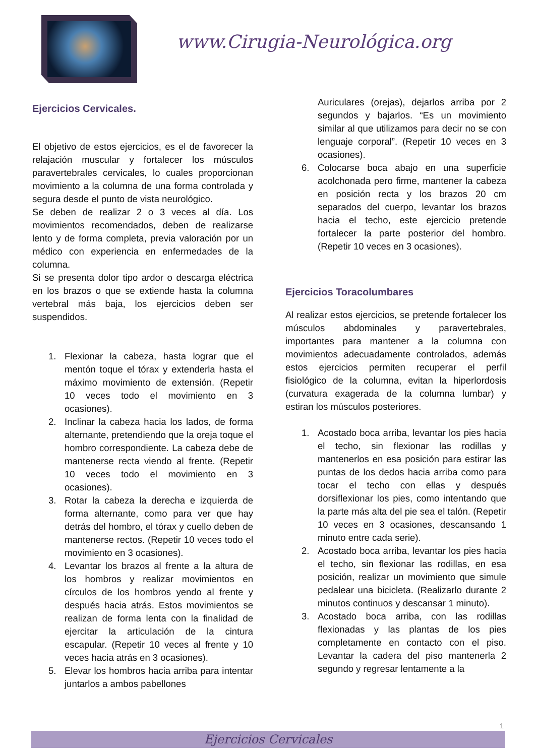www.Cirugia-Neurológica.org
Ejercicios Cervicales.
El objetivo de estos ejercicios, es el de favorecer la relajación muscular y fortalecer los músculos paravertebrales cervicales, lo cuales proporcionan movimiento a la columna de una forma controlada y segura desde el punto de vista neurológico.
Se deben de realizar 2 o 3 veces al día. Los movimientos recomendados, deben de realizarse lento y de forma completa, previa valoración por un médico con experiencia en enfermedades de la columna.
Si se presenta dolor tipo ardor o descarga eléctrica en los brazos o que se extiende hasta la columna vertebral más baja, los ejercicios deben ser suspendidos.
1. Flexionar la cabeza, hasta lograr que el mentón toque el tórax y extenderla hasta el máximo movimiento de extensión. (Repetir 10 veces todo el movimiento en 3 ocasiones).
2. Inclinar la cabeza hacia los lados, de forma alternante, pretendiendo que la oreja toque el hombro correspondiente. La cabeza debe de mantenerse recta viendo al frente. (Repetir 10 veces todo el movimiento en 3 ocasiones).
3. Rotar la cabeza la derecha e izquierda de forma alternante, como para ver que hay detrás del hombro, el tórax y cuello deben de mantenerse rectos. (Repetir 10 veces todo el movimiento en 3 ocasiones).
4. Levantar los brazos al frente a la altura de los hombros y realizar movimientos en círculos de los hombros yendo al frente y después hacia atrás. Estos movimientos se realizan de forma lenta con la finalidad de ejercitar la articulación de la cintura escapular. (Repetir 10 veces al frente y 10 veces hacia atrás en 3 ocasiones).
5. Elevar los hombros hacia arriba para intentar juntarlos a ambos pabellones
Auriculares (orejas), dejarlos arriba por 2 segundos y bajarlos. “Es un movimiento similar al que utilizamos para decir no se con lenguaje corporal”. (Repetir 10 veces en 3 ocasiones).
6. Colocarse boca abajo en una superficie acolchonada pero firme, mantener la cabeza en posición recta y los brazos 20 cm separados del cuerpo, levantar los brazos hacia el techo, este ejercicio pretende fortalecer la parte posterior del hombro. (Repetir 10 veces en 3 ocasiones).
Ejercicios Toracolumbares
Al realizar estos ejercicios, se pretende fortalecer los músculos abdominales y paravertebrales, importantes para mantener a la columna con movimientos adecuadamente controlados, además estos ejercicios permiten recuperar el perfil fisiológico de la columna, evitan la hiperlordosis (curvatura exagerada de la columna lumbar) y estiran los músculos posteriores.
1. Acostado boca arriba, levantar los pies hacia el techo, sin flexionar las rodillas y mantenerlos en esa posición para estirar las puntas de los dedos hacia arriba como para tocar el techo con ellas y después dorsiflexionar los pies, como intentando que la parte más alta del pie sea el talón. (Repetir 10 veces en 3 ocasiones, descansando 1 minuto entre cada serie).
2. Acostado boca arriba, levantar los pies hacia el techo, sin flexionar las rodillas, en esa posición, realizar un movimiento que simule pedalear una bicicleta. (Realizarlo durante 2 minutos continuos y descansar 1 minuto).
3. Acostado boca arriba, con las rodillas flexionadas y las plantas de los pies completamente en contacto con el piso. Levantar la cadera del piso mantenerla 2 segundo y regresar lentamente a la
1
Ejercicios Cervicales